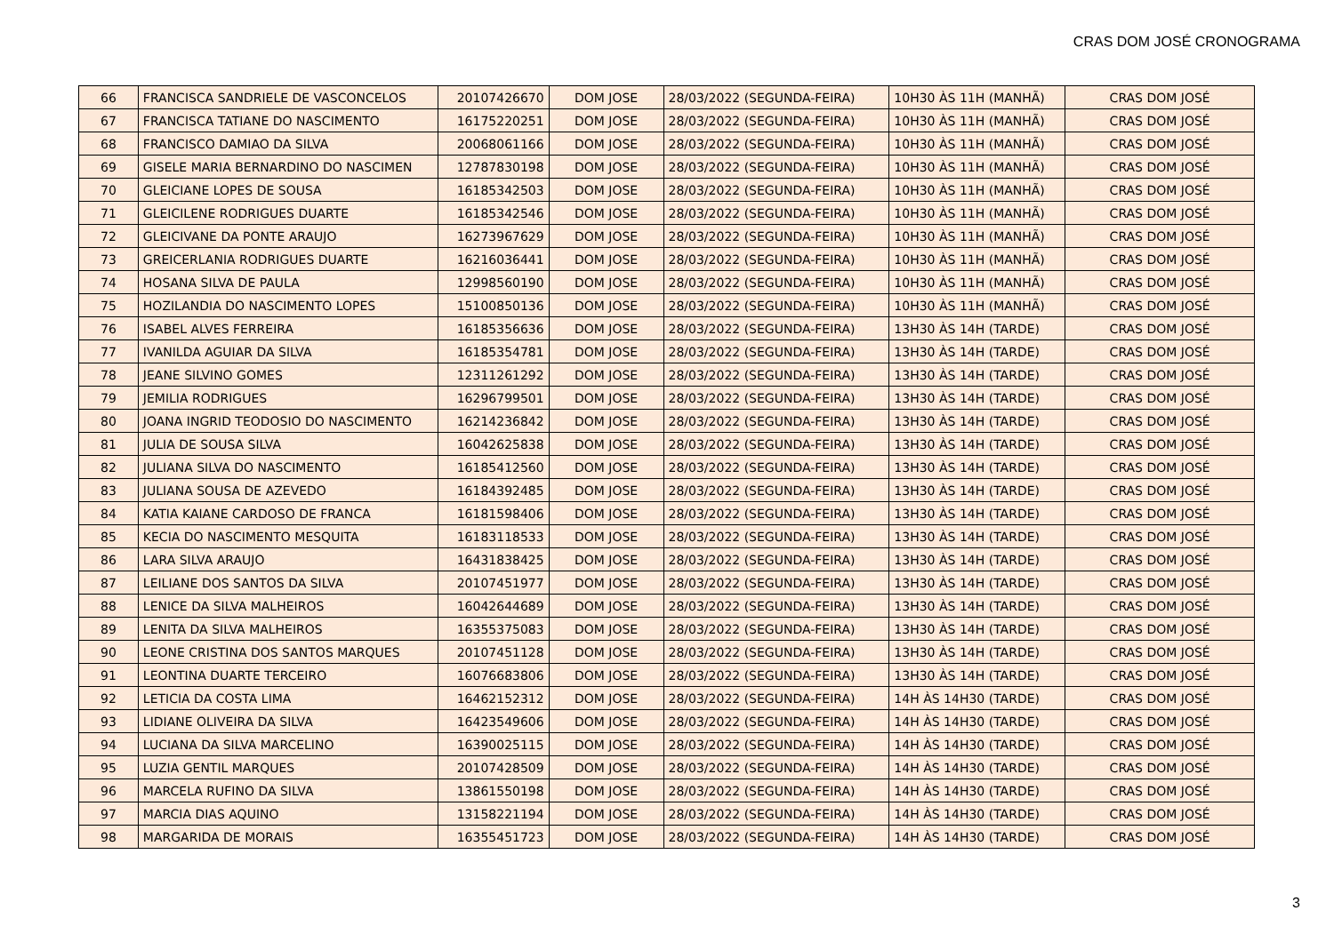CRAS DOM JOSÉ CRONOGRAMA
| 66 | FRANCISCA SANDRIELE DE VASCONCELOS | 20107426670 | DOM JOSE | 28/03/2022 (SEGUNDA-FEIRA) | 10H30 ÀS 11H (MANHÃ) | CRAS DOM JOSÉ |
| 67 | FRANCISCA TATIANE DO NASCIMENTO | 16175220251 | DOM JOSE | 28/03/2022 (SEGUNDA-FEIRA) | 10H30 ÀS 11H (MANHÃ) | CRAS DOM JOSÉ |
| 68 | FRANCISCO DAMIAO DA SILVA | 20068061166 | DOM JOSE | 28/03/2022 (SEGUNDA-FEIRA) | 10H30 ÀS 11H (MANHÃ) | CRAS DOM JOSÉ |
| 69 | GISELE MARIA BERNARDINO DO NASCIMEN | 12787830198 | DOM JOSE | 28/03/2022 (SEGUNDA-FEIRA) | 10H30 ÀS 11H (MANHÃ) | CRAS DOM JOSÉ |
| 70 | GLEICIANE LOPES DE SOUSA | 16185342503 | DOM JOSE | 28/03/2022 (SEGUNDA-FEIRA) | 10H30 ÀS 11H (MANHÃ) | CRAS DOM JOSÉ |
| 71 | GLEICILENE RODRIGUES DUARTE | 16185342546 | DOM JOSE | 28/03/2022 (SEGUNDA-FEIRA) | 10H30 ÀS 11H (MANHÃ) | CRAS DOM JOSÉ |
| 72 | GLEICIVANE DA PONTE ARAUJO | 16273967629 | DOM JOSE | 28/03/2022 (SEGUNDA-FEIRA) | 10H30 ÀS 11H (MANHÃ) | CRAS DOM JOSÉ |
| 73 | GREICERLANIA RODRIGUES DUARTE | 16216036441 | DOM JOSE | 28/03/2022 (SEGUNDA-FEIRA) | 10H30 ÀS 11H (MANHÃ) | CRAS DOM JOSÉ |
| 74 | HOSANA SILVA DE PAULA | 12998560190 | DOM JOSE | 28/03/2022 (SEGUNDA-FEIRA) | 10H30 ÀS 11H (MANHÃ) | CRAS DOM JOSÉ |
| 75 | HOZILANDIA DO NASCIMENTO LOPES | 15100850136 | DOM JOSE | 28/03/2022 (SEGUNDA-FEIRA) | 10H30 ÀS 11H (MANHÃ) | CRAS DOM JOSÉ |
| 76 | ISABEL ALVES FERREIRA | 16185356636 | DOM JOSE | 28/03/2022 (SEGUNDA-FEIRA) | 13H30 ÀS 14H (TARDE) | CRAS DOM JOSÉ |
| 77 | IVANILDA AGUIAR DA SILVA | 16185354781 | DOM JOSE | 28/03/2022 (SEGUNDA-FEIRA) | 13H30 ÀS 14H (TARDE) | CRAS DOM JOSÉ |
| 78 | JEANE SILVINO GOMES | 12311261292 | DOM JOSE | 28/03/2022 (SEGUNDA-FEIRA) | 13H30 ÀS 14H (TARDE) | CRAS DOM JOSÉ |
| 79 | JEMILIA RODRIGUES | 16296799501 | DOM JOSE | 28/03/2022 (SEGUNDA-FEIRA) | 13H30 ÀS 14H (TARDE) | CRAS DOM JOSÉ |
| 80 | JOANA INGRID TEODOSIO DO NASCIMENTO | 16214236842 | DOM JOSE | 28/03/2022 (SEGUNDA-FEIRA) | 13H30 ÀS 14H (TARDE) | CRAS DOM JOSÉ |
| 81 | JULIA DE SOUSA SILVA | 16042625838 | DOM JOSE | 28/03/2022 (SEGUNDA-FEIRA) | 13H30 ÀS 14H (TARDE) | CRAS DOM JOSÉ |
| 82 | JULIANA SILVA DO NASCIMENTO | 16185412560 | DOM JOSE | 28/03/2022 (SEGUNDA-FEIRA) | 13H30 ÀS 14H (TARDE) | CRAS DOM JOSÉ |
| 83 | JULIANA SOUSA DE AZEVEDO | 16184392485 | DOM JOSE | 28/03/2022 (SEGUNDA-FEIRA) | 13H30 ÀS 14H (TARDE) | CRAS DOM JOSÉ |
| 84 | KATIA KAIANE CARDOSO DE FRANCA | 16181598406 | DOM JOSE | 28/03/2022 (SEGUNDA-FEIRA) | 13H30 ÀS 14H (TARDE) | CRAS DOM JOSÉ |
| 85 | KECIA DO NASCIMENTO MESQUITA | 16183118533 | DOM JOSE | 28/03/2022 (SEGUNDA-FEIRA) | 13H30 ÀS 14H (TARDE) | CRAS DOM JOSÉ |
| 86 | LARA SILVA ARAUJO | 16431838425 | DOM JOSE | 28/03/2022 (SEGUNDA-FEIRA) | 13H30 ÀS 14H (TARDE) | CRAS DOM JOSÉ |
| 87 | LEILIANE DOS SANTOS DA SILVA | 20107451977 | DOM JOSE | 28/03/2022 (SEGUNDA-FEIRA) | 13H30 ÀS 14H (TARDE) | CRAS DOM JOSÉ |
| 88 | LENICE DA SILVA MALHEIROS | 16042644689 | DOM JOSE | 28/03/2022 (SEGUNDA-FEIRA) | 13H30 ÀS 14H (TARDE) | CRAS DOM JOSÉ |
| 89 | LENITA DA SILVA MALHEIROS | 16355375083 | DOM JOSE | 28/03/2022 (SEGUNDA-FEIRA) | 13H30 ÀS 14H (TARDE) | CRAS DOM JOSÉ |
| 90 | LEONE CRISTINA DOS SANTOS MARQUES | 20107451128 | DOM JOSE | 28/03/2022 (SEGUNDA-FEIRA) | 13H30 ÀS 14H (TARDE) | CRAS DOM JOSÉ |
| 91 | LEONTINA DUARTE TERCEIRO | 16076683806 | DOM JOSE | 28/03/2022 (SEGUNDA-FEIRA) | 13H30 ÀS 14H (TARDE) | CRAS DOM JOSÉ |
| 92 | LETICIA DA COSTA LIMA | 16462152312 | DOM JOSE | 28/03/2022 (SEGUNDA-FEIRA) | 14H ÀS 14H30 (TARDE) | CRAS DOM JOSÉ |
| 93 | LIDIANE OLIVEIRA DA SILVA | 16423549606 | DOM JOSE | 28/03/2022 (SEGUNDA-FEIRA) | 14H ÀS 14H30 (TARDE) | CRAS DOM JOSÉ |
| 94 | LUCIANA DA SILVA MARCELINO | 16390025115 | DOM JOSE | 28/03/2022 (SEGUNDA-FEIRA) | 14H ÀS 14H30 (TARDE) | CRAS DOM JOSÉ |
| 95 | LUZIA GENTIL MARQUES | 20107428509 | DOM JOSE | 28/03/2022 (SEGUNDA-FEIRA) | 14H ÀS 14H30 (TARDE) | CRAS DOM JOSÉ |
| 96 | MARCELA RUFINO DA SILVA | 13861550198 | DOM JOSE | 28/03/2022 (SEGUNDA-FEIRA) | 14H ÀS 14H30 (TARDE) | CRAS DOM JOSÉ |
| 97 | MARCIA DIAS AQUINO | 13158221194 | DOM JOSE | 28/03/2022 (SEGUNDA-FEIRA) | 14H ÀS 14H30 (TARDE) | CRAS DOM JOSÉ |
| 98 | MARGARIDA DE MORAIS | 16355451723 | DOM JOSE | 28/03/2022 (SEGUNDA-FEIRA) | 14H ÀS 14H30 (TARDE) | CRAS DOM JOSÉ |
3